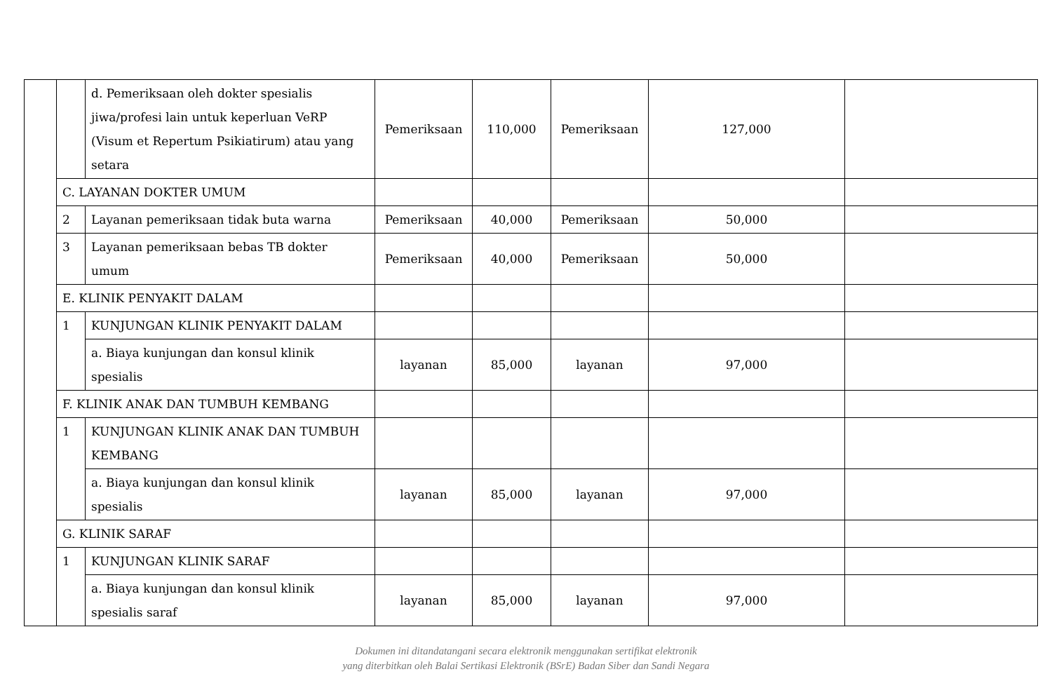| | | d. Pemeriksaan oleh dokter spesialis jiwa/profesi lain untuk keperluan VeRP (Visum et Repertum Psikiatirum) atau yang setara | Pemeriksaan | 110,000 | Pemeriksaan | 127,000 | |
| | C. LAYANAN DOKTER UMUM | | | | | | |
| | 2 | Layanan pemeriksaan tidak buta warna | Pemeriksaan | 40,000 | Pemeriksaan | 50,000 | |
| | 3 | Layanan pemeriksaan bebas TB dokter umum | Pemeriksaan | 40,000 | Pemeriksaan | 50,000 | |
| | E. KLINIK PENYAKIT DALAM | | | | | | |
| | 1 | KUNJUNGAN KLINIK PENYAKIT DALAM | | | | | |
| | | a. Biaya kunjungan dan konsul klinik spesialis | layanan | 85,000 | layanan | 97,000 | |
| | F. KLINIK ANAK DAN TUMBUH KEMBANG | | | | | | |
| | 1 | KUNJUNGAN KLINIK ANAK DAN TUMBUH KEMBANG | | | | | |
| | | a. Biaya kunjungan dan konsul klinik spesialis | layanan | 85,000 | layanan | 97,000 | |
| | G. KLINIK SARAF | | | | | | |
| | 1 | KUNJUNGAN KLINIK SARAF | | | | | |
| | | a. Biaya kunjungan dan konsul klinik spesialis saraf | layanan | 85,000 | layanan | 97,000 | |
Dokumen ini ditandatangani secara elektronik menggunakan sertifikat elektronik
yang diterbitkan oleh Balai Sertikasi Elektronik (BSrE) Badan Siber dan Sandi Negara